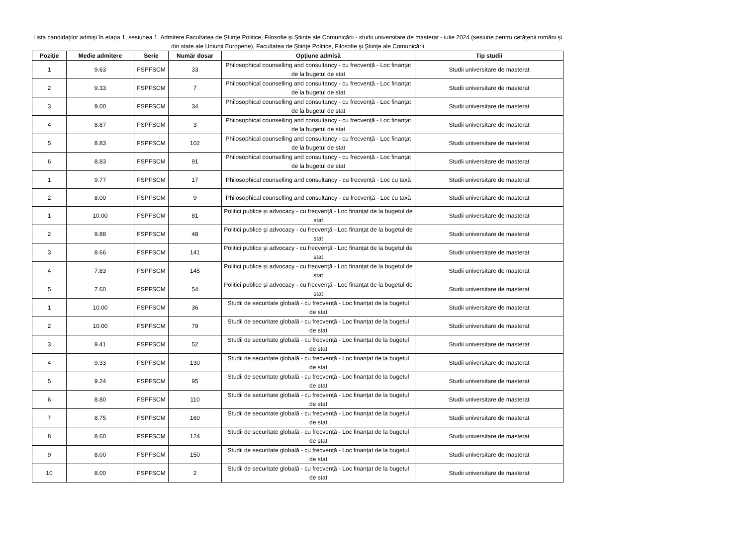Lista candidaților admiși în etapa 1, sesiunea 1. Admitere Facultatea de Științe Politice, Filosofie și Științe ale Comunicării - studii universitare de masterat - iulie 2024 (sesiune pentru cetățenii români și din state ale Uniunii Europene), Facultatea de Ştiinţe Politice, Filosofie şi Ştiinţe ale Comunicării
| Poziție | Medie admitere | Serie | Număr dosar | Opțiune admisă | Tip studii |
| --- | --- | --- | --- | --- | --- |
| 1 | 9.63 | FSPFSCM | 33 | Philosophical counselling and consultancy - cu frecvență - Loc finanțat de la bugetul de stat | Studii universitare de masterat |
| 2 | 9.33 | FSPFSCM | 7 | Philosophical counselling and consultancy - cu frecvență - Loc finanțat de la bugetul de stat | Studii universitare de masterat |
| 3 | 9.00 | FSPFSCM | 34 | Philosophical counselling and consultancy - cu frecvență - Loc finanțat de la bugetul de stat | Studii universitare de masterat |
| 4 | 8.87 | FSPFSCM | 3 | Philosophical counselling and consultancy - cu frecvență - Loc finanțat de la bugetul de stat | Studii universitare de masterat |
| 5 | 8.83 | FSPFSCM | 102 | Philosophical counselling and consultancy - cu frecvență - Loc finanțat de la bugetul de stat | Studii universitare de masterat |
| 6 | 8.83 | FSPFSCM | 91 | Philosophical counselling and consultancy - cu frecvență - Loc finanțat de la bugetul de stat | Studii universitare de masterat |
| 1 | 9.77 | FSPFSCM | 17 | Philosophical counselling and consultancy - cu frecvență - Loc cu taxă | Studii universitare de masterat |
| 2 | 8.00 | FSPFSCM | 9 | Philosophical counselling and consultancy - cu frecvență - Loc cu taxă | Studii universitare de masterat |
| 1 | 10.00 | FSPFSCM | 81 | Politici publice și advocacy - cu frecvență - Loc finanțat de la bugetul de stat | Studii universitare de masterat |
| 2 | 9.88 | FSPFSCM | 48 | Politici publice și advocacy - cu frecvență - Loc finanțat de la bugetul de stat | Studii universitare de masterat |
| 3 | 8.66 | FSPFSCM | 141 | Politici publice și advocacy - cu frecvență - Loc finanțat de la bugetul de stat | Studii universitare de masterat |
| 4 | 7.83 | FSPFSCM | 145 | Politici publice și advocacy - cu frecvență - Loc finanțat de la bugetul de stat | Studii universitare de masterat |
| 5 | 7.60 | FSPFSCM | 54 | Politici publice și advocacy - cu frecvență - Loc finanțat de la bugetul de stat | Studii universitare de masterat |
| 1 | 10.00 | FSPFSCM | 36 | Studii de securitate globală - cu frecvență - Loc finanțat de la bugetul de stat | Studii universitare de masterat |
| 2 | 10.00 | FSPFSCM | 79 | Studii de securitate globală - cu frecvență - Loc finanțat de la bugetul de stat | Studii universitare de masterat |
| 3 | 9.41 | FSPFSCM | 52 | Studii de securitate globală - cu frecvență - Loc finanțat de la bugetul de stat | Studii universitare de masterat |
| 4 | 9.33 | FSPFSCM | 130 | Studii de securitate globală - cu frecvență - Loc finanțat de la bugetul de stat | Studii universitare de masterat |
| 5 | 9.24 | FSPFSCM | 95 | Studii de securitate globală - cu frecvență - Loc finanțat de la bugetul de stat | Studii universitare de masterat |
| 6 | 8.80 | FSPFSCM | 110 | Studii de securitate globală - cu frecvență - Loc finanțat de la bugetul de stat | Studii universitare de masterat |
| 7 | 8.75 | FSPFSCM | 160 | Studii de securitate globală - cu frecvență - Loc finanțat de la bugetul de stat | Studii universitare de masterat |
| 8 | 8.60 | FSPFSCM | 124 | Studii de securitate globală - cu frecvență - Loc finanțat de la bugetul de stat | Studii universitare de masterat |
| 9 | 8.00 | FSPFSCM | 150 | Studii de securitate globală - cu frecvență - Loc finanțat de la bugetul de stat | Studii universitare de masterat |
| 10 | 8.00 | FSPFSCM | 2 | Studii de securitate globală - cu frecvență - Loc finanțat de la bugetul de stat | Studii universitare de masterat |